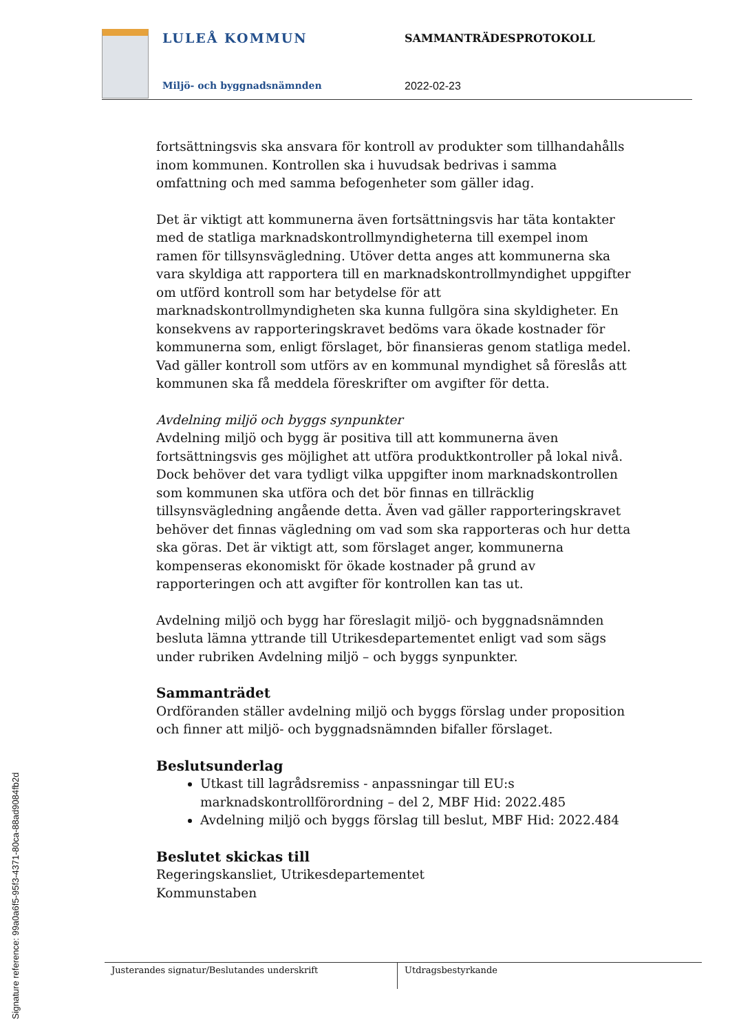LULEÅ KOMMUN
Miljö- och byggnadsnämnden
SAMMANTRÄDESPROTOKOLL
2022-02-23
fortsättningsvis ska ansvara för kontroll av produkter som tillhandahålls inom kommunen. Kontrollen ska i huvudsak bedrivas i samma omfattning och med samma befogenheter som gäller idag.
Det är viktigt att kommunerna även fortsättningsvis har täta kontakter med de statliga marknadskontrollmyndigheterna till exempel inom ramen för tillsynsvägledning. Utöver detta anges att kommunerna ska vara skyldiga att rapportera till en marknadskontrollmyndighet uppgifter om utförd kontroll som har betydelse för att marknadskontrollmyndigheten ska kunna fullgöra sina skyldigheter. En konsekvens av rapporteringskravet bedöms vara ökade kostnader för kommunerna som, enligt förslaget, bör finansieras genom statliga medel. Vad gäller kontroll som utförs av en kommunal myndighet så föreslås att kommunen ska få meddela föreskrifter om avgifter för detta.
Avdelning miljö och byggs synpunkter
Avdelning miljö och bygg är positiva till att kommunerna även fortsättningsvis ges möjlighet att utföra produktkontroller på lokal nivå. Dock behöver det vara tydligt vilka uppgifter inom marknadskontrollen som kommunen ska utföra och det bör finnas en tillräcklig tillsynsvägledning angående detta. Även vad gäller rapporteringskravet behöver det finnas vägledning om vad som ska rapporteras och hur detta ska göras. Det är viktigt att, som förslaget anger, kommunerna kompenseras ekonomiskt för ökade kostnader på grund av rapporteringen och att avgifter för kontrollen kan tas ut.
Avdelning miljö och bygg har föreslagit miljö- och byggnadsnämnden besluta lämna yttrande till Utrikesdepartementet enligt vad som sägs under rubriken Avdelning miljö – och byggs synpunkter.
Sammanträdet
Ordföranden ställer avdelning miljö och byggs förslag under proposition och finner att miljö- och byggnadsnämnden bifaller förslaget.
Beslutsunderlag
Utkast till lagrådsremiss - anpassningar till EU:s marknadskontrollförordning – del 2, MBF Hid: 2022.485
Avdelning miljö och byggs förslag till beslut, MBF Hid: 2022.484
Beslutet skickas till
Regeringskansliet, Utrikesdepartementet
Kommunstaben
Justerandes signatur/Beslutandes underskrift Utdragsbestyrkande
Signature reference: 99a0a6f5-95f3-4371-80ca-88ad9084fb2d